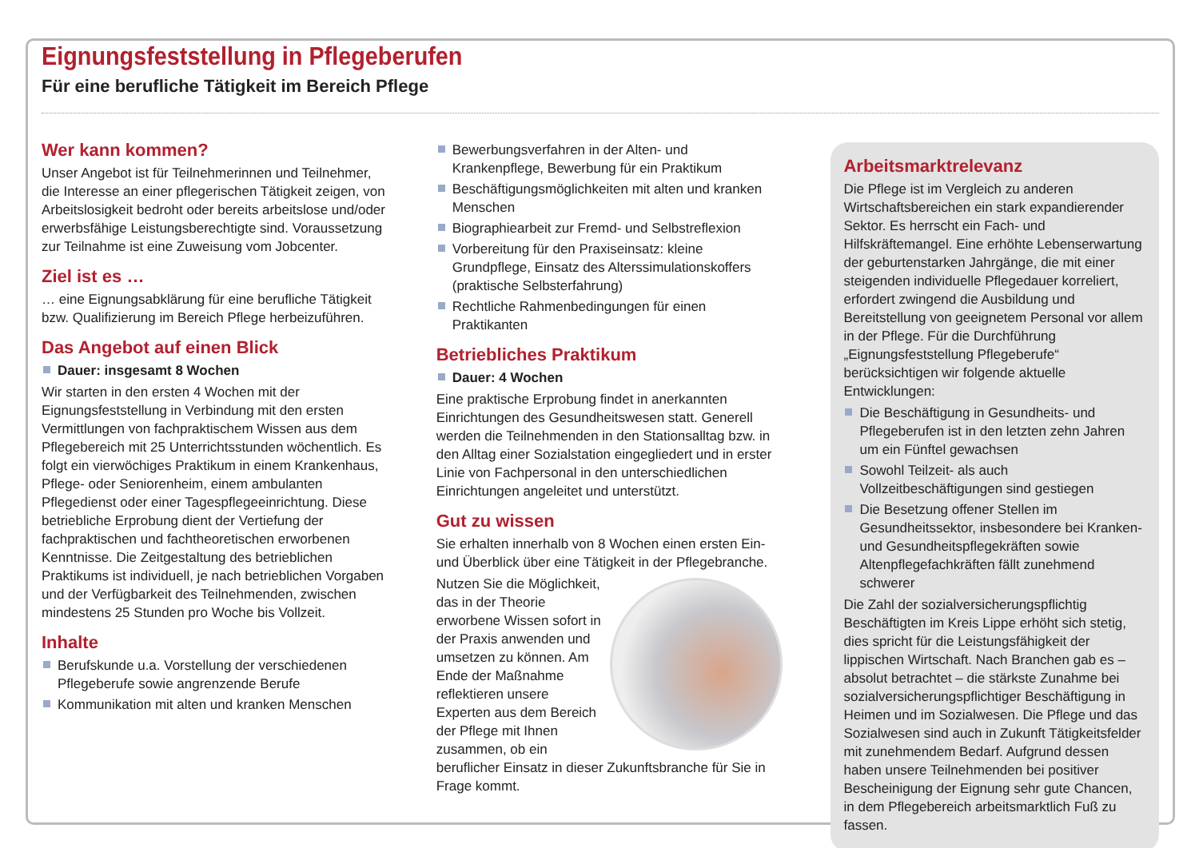Eignungsfeststellung in Pflegeberufen
Für eine berufliche Tätigkeit im Bereich Pflege
Wer kann kommen?
Unser Angebot ist für Teilnehmerinnen und Teilnehmer, die Interesse an einer pflegerischen Tätigkeit zeigen, von Arbeitslosigkeit bedroht oder bereits arbeitslose und/oder erwerbsfähige Leistungsberechtigte sind. Voraussetzung zur Teilnahme ist eine Zuweisung vom Jobcenter.
Ziel ist es …
… eine Eignungsabklärung für eine berufliche Tätigkeit bzw. Qualifizierung im Bereich Pflege herbeizuführen.
Das Angebot auf einen Blick
Dauer: insgesamt 8 Wochen
Wir starten in den ersten 4 Wochen mit der Eignungsfeststellung in Verbindung mit den ersten Vermittlungen von fachpraktischem Wissen aus dem Pflegebereich mit 25 Unterrichtsstunden wöchentlich. Es folgt ein vierwöchiges Praktikum in einem Krankenhaus, Pflege- oder Seniorenheim, einem ambulanten Pflegedienst oder einer Tagespflegeeinrichtung. Diese betriebliche Erprobung dient der Vertiefung der fachpraktischen und fachtheoretischen erworbenen Kenntnisse. Die Zeitgestaltung des betrieblichen Praktikums ist individuell, je nach betrieblichen Vorgaben und der Verfügbarkeit des Teilnehmenden, zwischen mindestens 25 Stunden pro Woche bis Vollzeit.
Inhalte
Berufskunde u.a. Vorstellung der verschiedenen Pflegeberufe sowie angrenzende Berufe
Kommunikation mit alten und kranken Menschen
Bewerbungsverfahren in der Alten- und Krankenpflege, Bewerbung für ein Praktikum
Beschäftigungsmöglichkeiten mit alten und kranken Menschen
Biographiearbeit zur Fremd- und Selbstreflexion
Vorbereitung für den Praxiseinsatz: kleine Grundpflege, Einsatz des Alterssimulationskoffers (praktische Selbsterfahrung)
Rechtliche Rahmenbedingungen für einen Praktikanten
Betriebliches Praktikum
Dauer: 4 Wochen
Eine praktische Erprobung findet in anerkannten Einrichtungen des Gesundheitswesen statt. Generell werden die Teilnehmenden in den Stationsalltag bzw. in den Alltag einer Sozialstation eingegliedert und in erster Linie von Fachpersonal in den unterschiedlichen Einrichtungen angeleitet und unterstützt.
Gut zu wissen
Sie erhalten innerhalb von 8 Wochen einen ersten Ein- und Überblick über eine Tätigkeit in der Pflegebranche.
Nutzen Sie die Möglichkeit, das in der Theorie erworbene Wissen sofort in der Praxis anwenden und umsetzen zu können. Am Ende der Maßnahme reflektieren unsere Experten aus dem Bereich der Pflege mit Ihnen zusammen, ob ein beruflicher Einsatz in dieser Zukunftsbranche für Sie in Frage kommt.
Arbeitsmarktrelevanz
Die Pflege ist im Vergleich zu anderen Wirtschaftsbereichen ein stark expandierender Sektor. Es herrscht ein Fach- und Hilfskräftemangel. Eine erhöhte Lebenserwartung der geburtenstarken Jahrgänge, die mit einer steigenden individuelle Pflegedauer korreliert, erfordert zwingend die Ausbildung und Bereitstellung von geeignetem Personal vor allem in der Pflege. Für die Durchführung „Eignungsfeststellung Pflegeberufe“ berücksichtigen wir folgende aktuelle Entwicklungen:
Die Beschäftigung in Gesundheits- und Pflegeberufen ist in den letzten zehn Jahren um ein Fünftel gewachsen
Sowohl Teilzeit- als auch Vollzeitbeschäftigungen sind gestiegen
Die Besetzung offener Stellen im Gesundheitssektor, insbesondere bei Kranken- und Gesundheitspflegekräften sowie Altenpflegefachkräften fällt zunehmend schwerer
Die Zahl der sozialversicherungspflichtig Beschäftigten im Kreis Lippe erhöht sich stetig, dies spricht für die Leistungsfähigkeit der lippischen Wirtschaft. Nach Branchen gab es – absolut betrachtet – die stärkste Zunahme bei sozialversicherungspflichtiger Beschäftigung in Heimen und im Sozialwesen. Die Pflege und das Sozialwesen sind auch in Zukunft Tätigkeitsfelder mit zunehmendem Bedarf. Aufgrund dessen haben unsere Teilnehmenden bei positiver Bescheinigung der Eignung sehr gute Chancen, in dem Pflegebereich arbeitsmarktlich Fuß zu fassen.